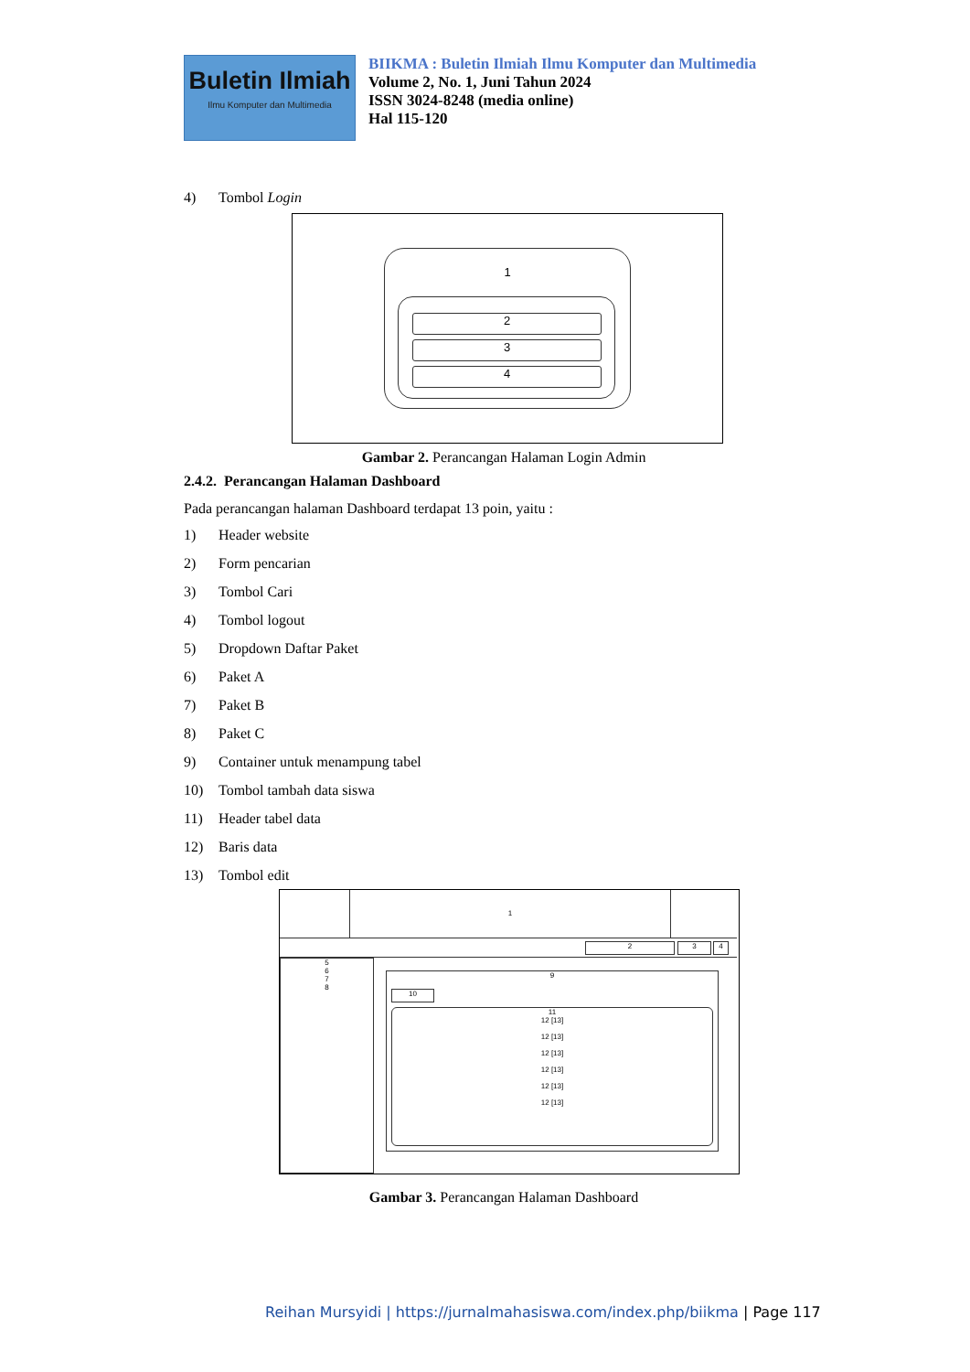Buletin Ilmiah
Ilmu Komputer dan Multimedia
BIIKMA : Buletin Ilmiah Ilmu Komputer dan Multimedia
Volume 2, No. 1, Juni Tahun 2024
ISSN 3024-8248 (media online)
Hal 115-120
4) Tombol Login
1
2
3
4
Gambar 2. Perancangan Halaman Login Admin
2.4.2. Perancangan Halaman Dashboard
Pada perancangan halaman Dashboard terdapat 13 poin, yaitu :
1) Header website
2) Form pencarian
3) Tombol Cari
4) Tombol logout
5) Dropdown Daftar Paket
6) Paket A
7) Paket B
8) Paket C
9) Container untuk menampung tabel
10) Tombol tambah data siswa
11) Header tabel data
12) Baris data
13) Tombol edit
1
2 3 4
5
6
7
8
9
10
11
12 [13]
12 [13]
12 [13]
12 [13]
12 [13]
12 [13]
Gambar 3. Perancangan Halaman Dashboard
Reihan Mursyidi | https://jurnalmahasiswa.com/index.php/biikma | Page 117